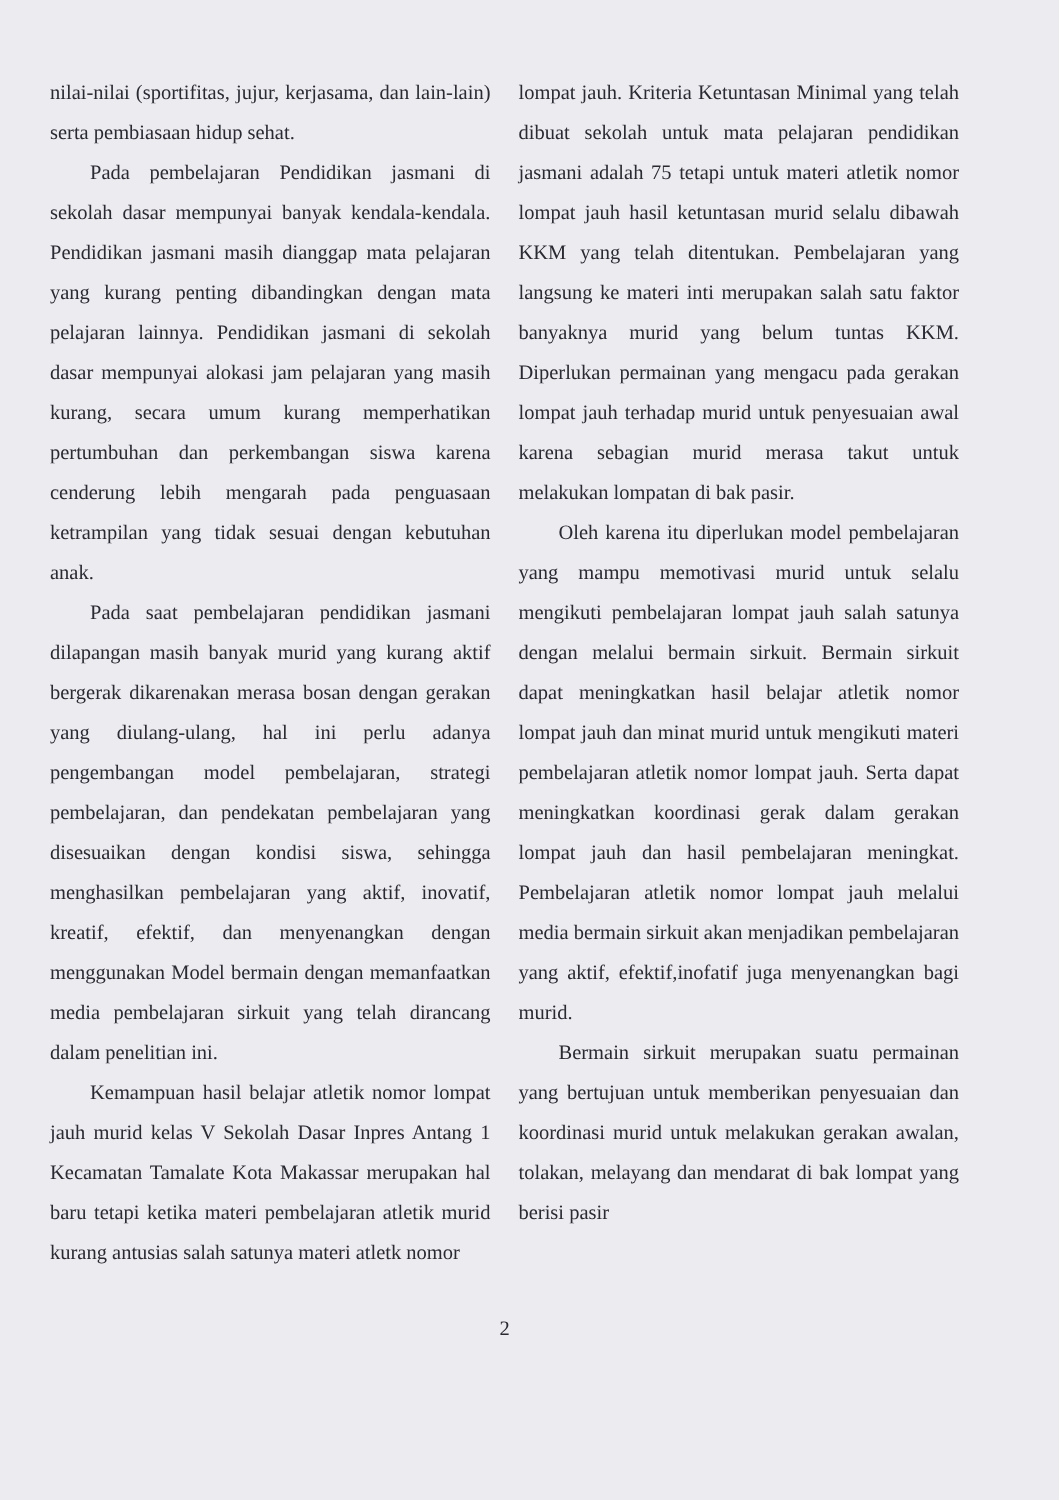nilai-nilai (sportifitas, jujur, kerjasama, dan lain-lain) serta pembiasaan hidup sehat.
Pada pembelajaran Pendidikan jasmani di sekolah dasar mempunyai banyak kendala-kendala. Pendidikan jasmani masih dianggap mata pelajaran yang kurang penting dibandingkan dengan mata pelajaran lainnya. Pendidikan jasmani di sekolah dasar mempunyai alokasi jam pelajaran yang masih kurang, secara umum kurang memperhatikan pertumbuhan dan perkembangan siswa karena cenderung lebih mengarah pada penguasaan ketrampilan yang tidak sesuai dengan kebutuhan anak.
Pada saat pembelajaran pendidikan jasmani dilapangan masih banyak murid yang kurang aktif bergerak dikarenakan merasa bosan dengan gerakan yang diulang-ulang, hal ini perlu adanya pengembangan model pembelajaran, strategi pembelajaran, dan pendekatan pembelajaran yang disesuaikan dengan kondisi siswa, sehingga menghasilkan pembelajaran yang aktif, inovatif, kreatif, efektif, dan menyenangkan dengan menggunakan Model bermain dengan memanfaatkan media pembelajaran sirkuit yang telah dirancang dalam penelitian ini.
Kemampuan hasil belajar atletik nomor lompat jauh murid kelas V Sekolah Dasar Inpres Antang 1 Kecamatan Tamalate Kota Makassar merupakan hal baru tetapi ketika materi pembelajaran atletik murid kurang antusias salah satunya materi atletk nomor
lompat jauh. Kriteria Ketuntasan Minimal yang telah dibuat sekolah untuk mata pelajaran pendidikan jasmani adalah 75 tetapi untuk materi atletik nomor lompat jauh hasil ketuntasan murid selalu dibawah KKM yang telah ditentukan. Pembelajaran yang langsung ke materi inti merupakan salah satu faktor banyaknya murid yang belum tuntas KKM. Diperlukan permainan yang mengacu pada gerakan lompat jauh terhadap murid untuk penyesuaian awal karena sebagian murid merasa takut untuk melakukan lompatan di bak pasir.
Oleh karena itu diperlukan model pembelajaran yang mampu memotivasi murid untuk selalu mengikuti pembelajaran lompat jauh salah satunya dengan melalui bermain sirkuit. Bermain sirkuit dapat meningkatkan hasil belajar atletik nomor lompat jauh dan minat murid untuk mengikuti materi pembelajaran atletik nomor lompat jauh. Serta dapat meningkatkan koordinasi gerak dalam gerakan lompat jauh dan hasil pembelajaran meningkat. Pembelajaran atletik nomor lompat jauh melalui media bermain sirkuit akan menjadikan pembelajaran yang aktif, efektif,inofatif juga menyenangkan bagi murid.
Bermain sirkuit merupakan suatu permainan yang bertujuan untuk memberikan penyesuaian dan koordinasi murid untuk melakukan gerakan awalan, tolakan, melayang dan mendarat di bak lompat yang berisi pasir
2